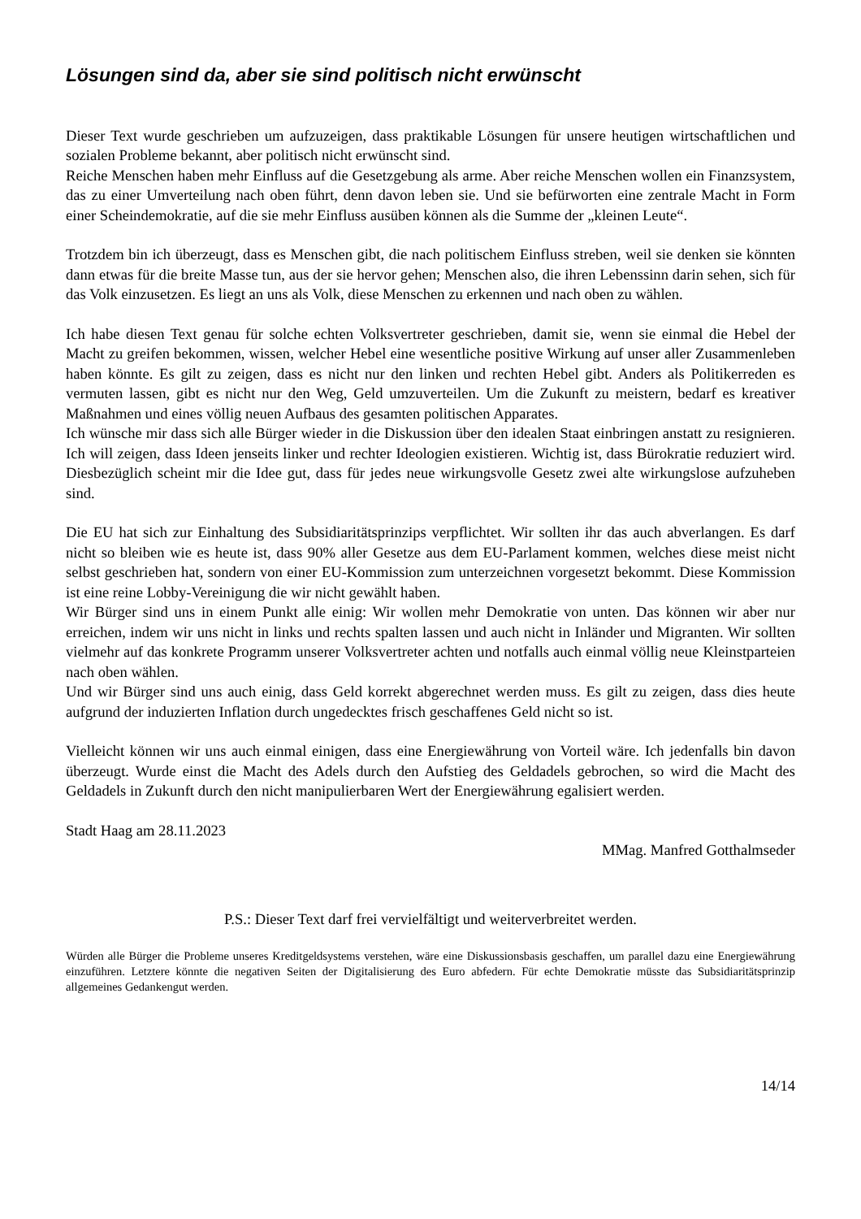Lösungen sind da, aber sie sind politisch nicht erwünscht
Dieser Text wurde geschrieben um aufzuzeigen, dass praktikable Lösungen für unsere heutigen wirtschaftlichen und sozialen Probleme bekannt, aber politisch nicht erwünscht sind.
Reiche Menschen haben mehr Einfluss auf die Gesetzgebung als arme. Aber reiche Menschen wollen ein Finanzsystem, das zu einer Umverteilung nach oben führt, denn davon leben sie. Und sie befürworten eine zentrale Macht in Form einer Scheindemokratie, auf die sie mehr Einfluss ausüben können als die Summe der „kleinen Leute“.
Trotzdem bin ich überzeugt, dass es Menschen gibt, die nach politischem Einfluss streben, weil sie denken sie könnten dann etwas für die breite Masse tun, aus der sie hervor gehen; Menschen also, die ihren Lebenssinn darin sehen, sich für das Volk einzusetzen. Es liegt an uns als Volk, diese Menschen zu erkennen und nach oben zu wählen.
Ich habe diesen Text genau für solche echten Volksvertreter geschrieben, damit sie, wenn sie einmal die Hebel der Macht zu greifen bekommen, wissen, welcher Hebel eine wesentliche positive Wirkung auf unser aller Zusammenleben haben könnte. Es gilt zu zeigen, dass es nicht nur den linken und rechten Hebel gibt. Anders als Politikerreden es vermuten lassen, gibt es nicht nur den Weg, Geld umzuverteilen. Um die Zukunft zu meistern, bedarf es kreativer Maßnahmen und eines völlig neuen Aufbaus des gesamten politischen Apparates.
Ich wünsche mir dass sich alle Bürger wieder in die Diskussion über den idealen Staat einbringen anstatt zu resignieren. Ich will zeigen, dass Ideen jenseits linker und rechter Ideologien existieren. Wichtig ist, dass Bürokratie reduziert wird. Diesbezüglich scheint mir die Idee gut, dass für jedes neue wirkungsvolle Gesetz zwei alte wirkungslose aufzuheben sind.
Die EU hat sich zur Einhaltung des Subsidiaritätsprinzips verpflichtet. Wir sollten ihr das auch abverlangen. Es darf nicht so bleiben wie es heute ist, dass 90% aller Gesetze aus dem EU-Parlament kommen, welches diese meist nicht selbst geschrieben hat, sondern von einer EU-Kommission zum unterzeichnen vorgesetzt bekommt. Diese Kommission ist eine reine Lobby-Vereinigung die wir nicht gewählt haben.
Wir Bürger sind uns in einem Punkt alle einig: Wir wollen mehr Demokratie von unten. Das können wir aber nur erreichen, indem wir uns nicht in links und rechts spalten lassen und auch nicht in Inländer und Migranten. Wir sollten vielmehr auf das konkrete Programm unserer Volksvertreter achten und notfalls auch einmal völlig neue Kleinstparteien nach oben wählen.
Und wir Bürger sind uns auch einig, dass Geld korrekt abgerechnet werden muss. Es gilt zu zeigen, dass dies heute aufgrund der induzierten Inflation durch ungedecktes frisch geschaffenes Geld nicht so ist.
Vielleicht können wir uns auch einmal einigen, dass eine Energiewährung von Vorteil wäre. Ich jedenfalls bin davon überzeugt. Wurde einst die Macht des Adels durch den Aufstieg des Geldadels gebrochen, so wird die Macht des Geldadels in Zukunft durch den nicht manipulierbaren Wert der Energiewährung egalisiert werden.
Stadt Haag am 28.11.2023
MMag. Manfred Gotthalmseder
P.S.: Dieser Text darf frei vervielfältigt und weiterverbreitet werden.
Würden alle Bürger die Probleme unseres Kreditgeldsystems verstehen, wäre eine Diskussionsbasis geschaffen, um parallel dazu eine Energiewährung einzuführen. Letztere könnte die negativen Seiten der Digitalisierung des Euro abfedern. Für echte Demokratie müsste das Subsidiaritätsprinzip allgemeines Gedankengut werden.
14/14